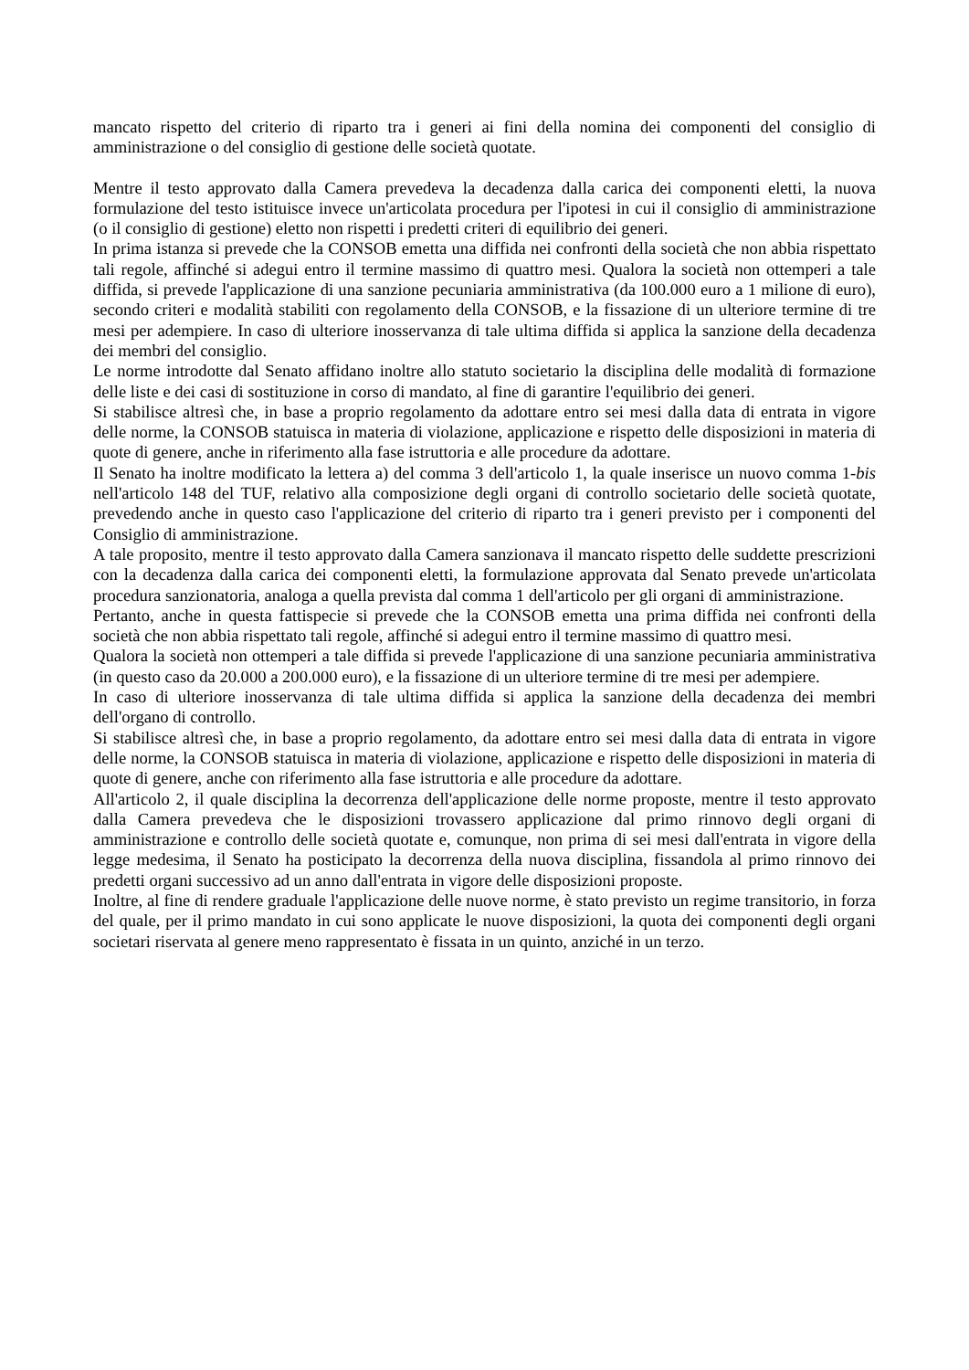mancato rispetto del criterio di riparto tra i generi ai fini della nomina dei componenti del consiglio di amministrazione o del consiglio di gestione delle società quotate.
Mentre il testo approvato dalla Camera prevedeva la decadenza dalla carica dei componenti eletti, la nuova formulazione del testo istituisce invece un'articolata procedura per l'ipotesi in cui il consiglio di amministrazione (o il consiglio di gestione) eletto non rispetti i predetti criteri di equilibrio dei generi.
In prima istanza si prevede che la CONSOB emetta una diffida nei confronti della società che non abbia rispettato tali regole, affinché si adegui entro il termine massimo di quattro mesi. Qualora la società non ottemperi a tale diffida, si prevede l'applicazione di una sanzione pecuniaria amministrativa (da 100.000 euro a 1 milione di euro), secondo criteri e modalità stabiliti con regolamento della CONSOB, e la fissazione di un ulteriore termine di tre mesi per adempiere. In caso di ulteriore inosservanza di tale ultima diffida si applica la sanzione della decadenza dei membri del consiglio.
Le norme introdotte dal Senato affidano inoltre allo statuto societario la disciplina delle modalità di formazione delle liste e dei casi di sostituzione in corso di mandato, al fine di garantire l'equilibrio dei generi.
Si stabilisce altresì che, in base a proprio regolamento da adottare entro sei mesi dalla data di entrata in vigore delle norme, la CONSOB statuisca in materia di violazione, applicazione e rispetto delle disposizioni in materia di quote di genere, anche in riferimento alla fase istruttoria e alle procedure da adottare.
Il Senato ha inoltre modificato la lettera a) del comma 3 dell'articolo 1, la quale inserisce un nuovo comma 1-bis nell'articolo 148 del TUF, relativo alla composizione degli organi di controllo societario delle società quotate, prevedendo anche in questo caso l'applicazione del criterio di riparto tra i generi previsto per i componenti del Consiglio di amministrazione.
A tale proposito, mentre il testo approvato dalla Camera sanzionava il mancato rispetto delle suddette prescrizioni con la decadenza dalla carica dei componenti eletti, la formulazione approvata dal Senato prevede un'articolata procedura sanzionatoria, analoga a quella prevista dal comma 1 dell'articolo per gli organi di amministrazione.
Pertanto, anche in questa fattispecie si prevede che la CONSOB emetta una prima diffida nei confronti della società che non abbia rispettato tali regole, affinché si adegui entro il termine massimo di quattro mesi.
Qualora la società non ottemperi a tale diffida si prevede l'applicazione di una sanzione pecuniaria amministrativa (in questo caso da 20.000 a 200.000 euro), e la fissazione di un ulteriore termine di tre mesi per adempiere.
In caso di ulteriore inosservanza di tale ultima diffida si applica la sanzione della decadenza dei membri dell'organo di controllo.
Si stabilisce altresì che, in base a proprio regolamento, da adottare entro sei mesi dalla data di entrata in vigore delle norme, la CONSOB statuisca in materia di violazione, applicazione e rispetto delle disposizioni in materia di quote di genere, anche con riferimento alla fase istruttoria e alle procedure da adottare.
All'articolo 2, il quale disciplina la decorrenza dell'applicazione delle norme proposte, mentre il testo approvato dalla Camera prevedeva che le disposizioni trovassero applicazione dal primo rinnovo degli organi di amministrazione e controllo delle società quotate e, comunque, non prima di sei mesi dall'entrata in vigore della legge medesima, il Senato ha posticipato la decorrenza della nuova disciplina, fissandola al primo rinnovo dei predetti organi successivo ad un anno dall'entrata in vigore delle disposizioni proposte.
Inoltre, al fine di rendere graduale l'applicazione delle nuove norme, è stato previsto un regime transitorio, in forza del quale, per il primo mandato in cui sono applicate le nuove disposizioni, la quota dei componenti degli organi societari riservata al genere meno rappresentato è fissata in un quinto, anziché in un terzo.